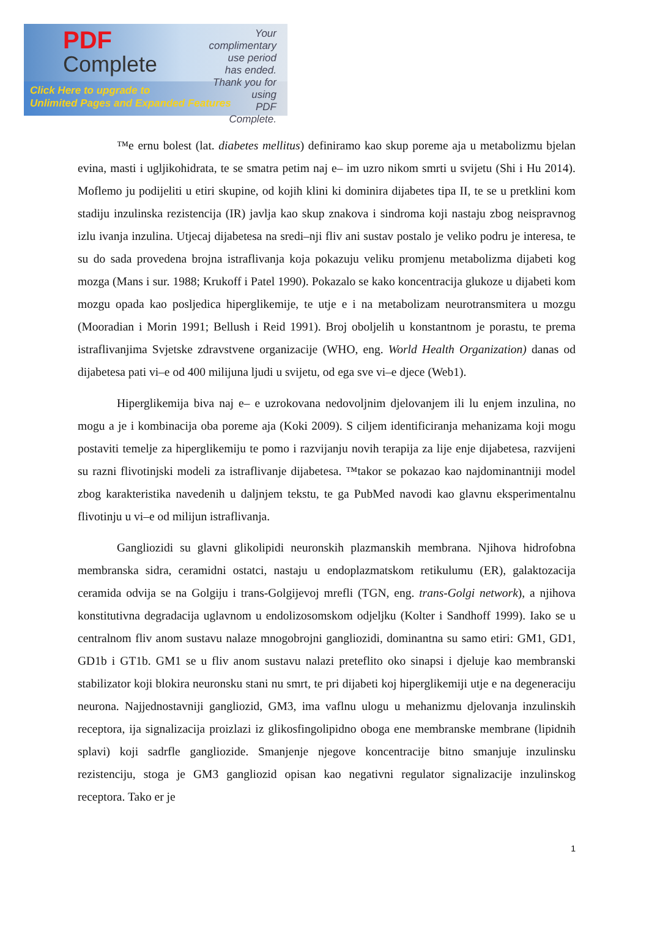PDF
Complete
Your complimentary
use period has ended.
Thank you for using
PDF Complete.
Click Here to upgrade to
Unlimited Pages and Expanded Features
™e ernu bolest (lat. diabetes mellitus) definiramo kao skup poreme aja u metabolizmu bjelan evina, masti i ugljikohidrata, te se smatra petim naj e– im uzro nikom smrti u svijetu (Shi i Hu 2014). Moflemo ju podijeliti u etiri skupine, od kojih klini ki dominira dijabetes tipa II, te se u pretklini kom stadiju inzulinska rezistencija (IR) javlja kao skup znakova i sindroma koji nastaju zbog neispravnog izlu ivanja inzulina. Utjecaj dijabetesa na sredi–nji fliv ani sustav postalo je veliko podru je interesa, te su do sada provedena brojna istraflivanja koja pokazuju veliku promjenu metabolizma dijabeti kog mozga (Mans i sur. 1988; Krukoff i Patel 1990). Pokazalo se kako koncentracija glukoze u dijabeti kom mozgu opada kao posljedica hiperglikemije, te utje e i na metabolizam neurotransmitera u mozgu (Mooradian i Morin 1991; Bellush i Reid 1991). Broj oboljelih u konstantnom je porastu, te prema istraflivanjima Svjetske zdravstvene organizacije (WHO, eng. World Health Organization) danas od dijabetesa pati vi–e od 400 milijuna ljudi u svijetu, od ega sve vi–e djece (Web1).
Hiperglikemija biva naj e– e uzrokovana nedovoljnim djelovanjem ili lu enjem inzulina, no mogu a je i kombinacija oba poreme aja (Koki 2009). S ciljem identificiranja mehanizama koji mogu postaviti temelje za hiperglikemiju te pomo i razvijanju novih terapija za lije enje dijabetesa, razvijeni su razni flivotinjski modeli za istraflivanje dijabetesa. ™takor se pokazao kao najdominantniji model zbog karakteristika navedenih u daljnjem tekstu, te ga PubMed navodi kao glavnu eksperimentalnu flivotinju u vi–e od milijun istraflivanja.
Gangliozidi su glavni glikolipidi neuronskih plazmanskih membrana. Njihova hidrofobna membranska sidra, ceramidni ostatci, nastaju u endoplazmatskom retikulumu (ER), galaktozacija ceramida odvija se na Golgiju i trans-Golgijevoj mrefli (TGN, eng. trans-Golgi network), a njihova konstitutivna degradacija uglavnom u endolizosomskom odjeljku (Kolter i Sandhoff 1999). Iako se u centralnom fliv anom sustavu nalaze mnogobrojni gangliozidi, dominantna su samo etiri: GM1, GD1, GD1b i GT1b. GM1 se u fliv anom sustavu nalazi preteflito oko sinapsi i djeluje kao membranski stabilizator koji blokira neuronsku stani nu smrt, te pri dijabeti koj hiperglikemiji utje e na degeneraciju neurona. Najjednostavniji gangliozid, GM3, ima vaflnu ulogu u mehanizmu djelovanja inzulinskih receptora, ija signalizacija proizlazi iz glikosfingolipidno oboga ene membranske membrane (lipidnih splavi) koji sadrfle gangliozide. Smanjenje njegove koncentracije bitno smanjuje inzulinsku rezistenciju, stoga je GM3 gangliozid opisan kao negativni regulator signalizacije inzulinskog receptora. Tako er je
1